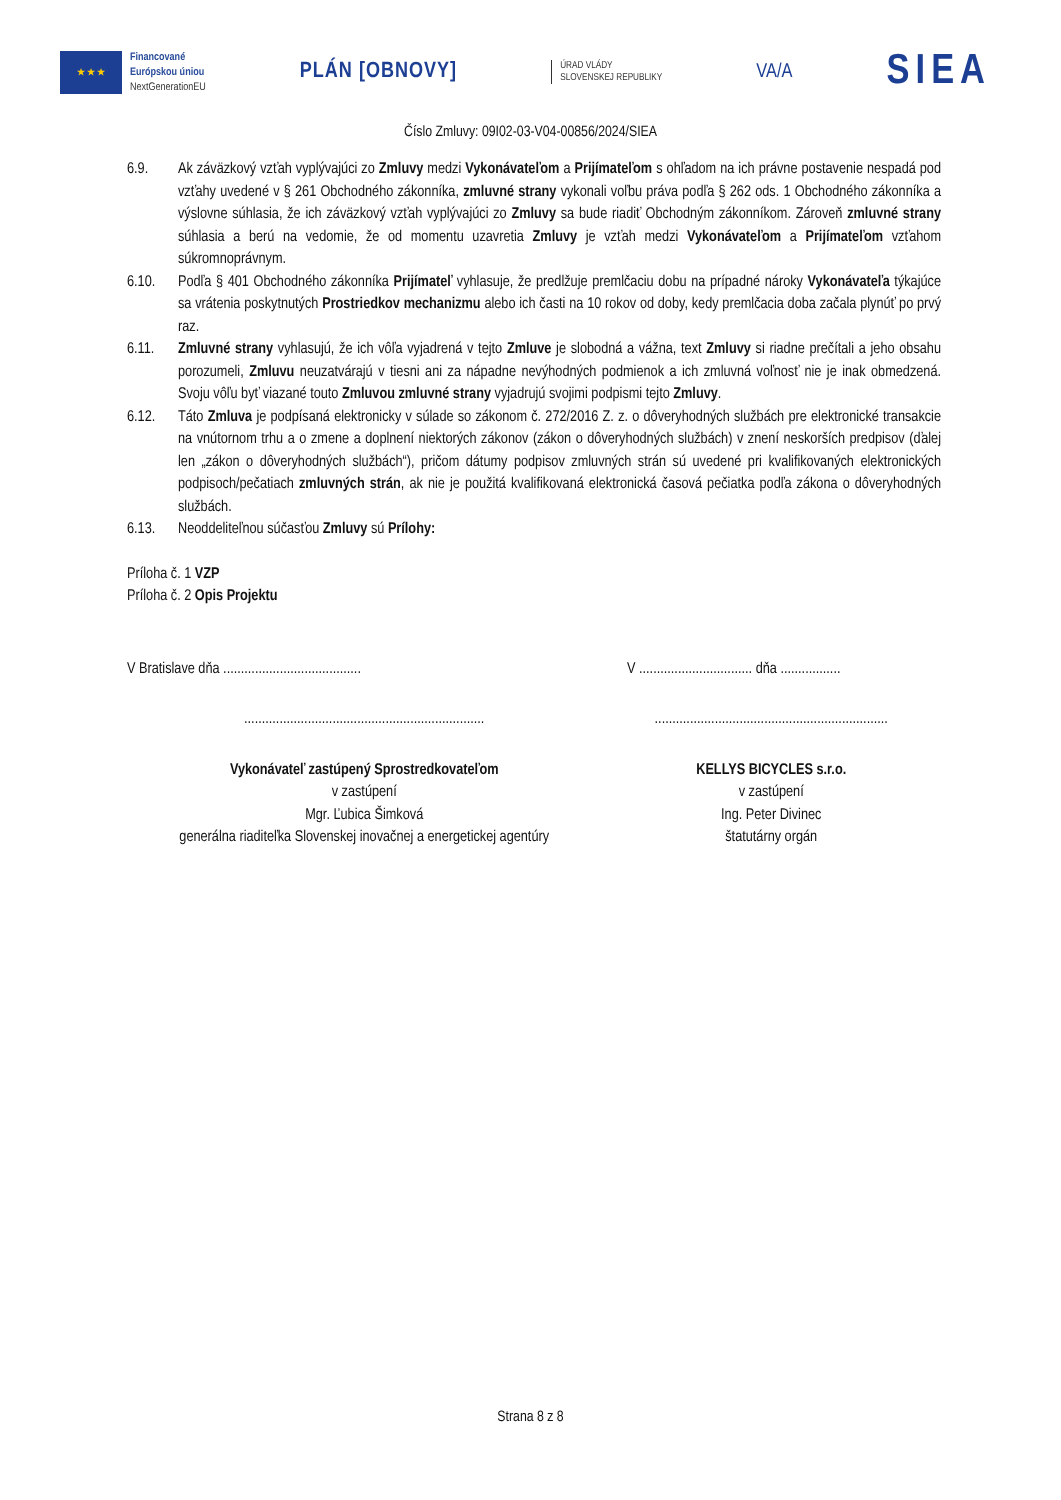★ ★ ★
Financované
Európskou úniou
NextGenerationEU
PLÁN [OBNOVY]
ÚRAD VLÁDY
SLOVENSKEJ REPUBLIKY
VA/A
SIEA
Číslo Zmluvy: 09I02-03-V04-00856/2024/SIEA
6.9. Ak záväzkový vzťah vyplývajúci zo Zmluvy medzi Vykonávateľom a Prijímateľom s ohľadom na ich právne postavenie nespadá pod vzťahy uvedené v § 261 Obchodného zákonníka, zmluvné strany vykonali voľbu práva podľa § 262 ods. 1 Obchodného zákonníka a výslovne súhlasia, že ich záväzkový vzťah vyplývajúci zo Zmluvy sa bude riadiť Obchodným zákonníkom. Zároveň zmluvné strany súhlasia a berú na vedomie, že od momentu uzavretia Zmluvy je vzťah medzi Vykonávateľom a Prijímateľom vzťahom súkromnoprávnym.
6.10. Podľa § 401 Obchodného zákonníka Prijímateľ vyhlasuje, že predlžuje premlčaciu dobu na prípadné nároky Vykonávateľa týkajúce sa vrátenia poskytnutých Prostriedkov mechanizmu alebo ich časti na 10 rokov od doby, kedy premlčacia doba začala plynúť po prvý raz.
6.11. Zmluvné strany vyhlasujú, že ich vôľa vyjadrená v tejto Zmluve je slobodná a vážna, text Zmluvy si riadne prečítali a jeho obsahu porozumeli, Zmluvu neuzatvárajú v tiesni ani za nápadne nevýhodných podmienok a ich zmluvná voľnosť nie je inak obmedzená. Svoju vôľu byť viazané touto Zmluvou zmluvné strany vyjadrujú svojimi podpismi tejto Zmluvy.
6.12. Táto Zmluva je podpísaná elektronicky v súlade so zákonom č. 272/2016 Z. z. o dôveryhodných službách pre elektronické transakcie na vnútornom trhu a o zmene a doplnení niektorých zákonov (zákon o dôveryhodných službách) v znení neskorších predpisov (ďalej len „zákon o dôveryhodných službách“), pričom dátumy podpisov zmluvných strán sú uvedené pri kvalifikovaných elektronických podpisoch/pečatiach zmluvných strán, ak nie je použitá kvalifikovaná elektronická časová pečiatka podľa zákona o dôveryhodných službách.
6.13. Neoddeliteľnou súčasťou Zmluvy sú Prílohy:
Príloha č. 1 VZP
Príloha č. 2 Opis Projektu
V Bratislave dňa ....................................... V ................................ dňa .................
....................................................................
..................................................................
Vykonávateľ zastúpený Sprostredkovateľom
v zastúpení
Mgr. Ľubica Šimková
generálna riaditeľka Slovenskej inovačnej a energetickej agentúry
KELLYS BICYCLES s.r.o.
v zastúpení
Ing. Peter Divinec
štatutárny orgán
Strana 8 z 8